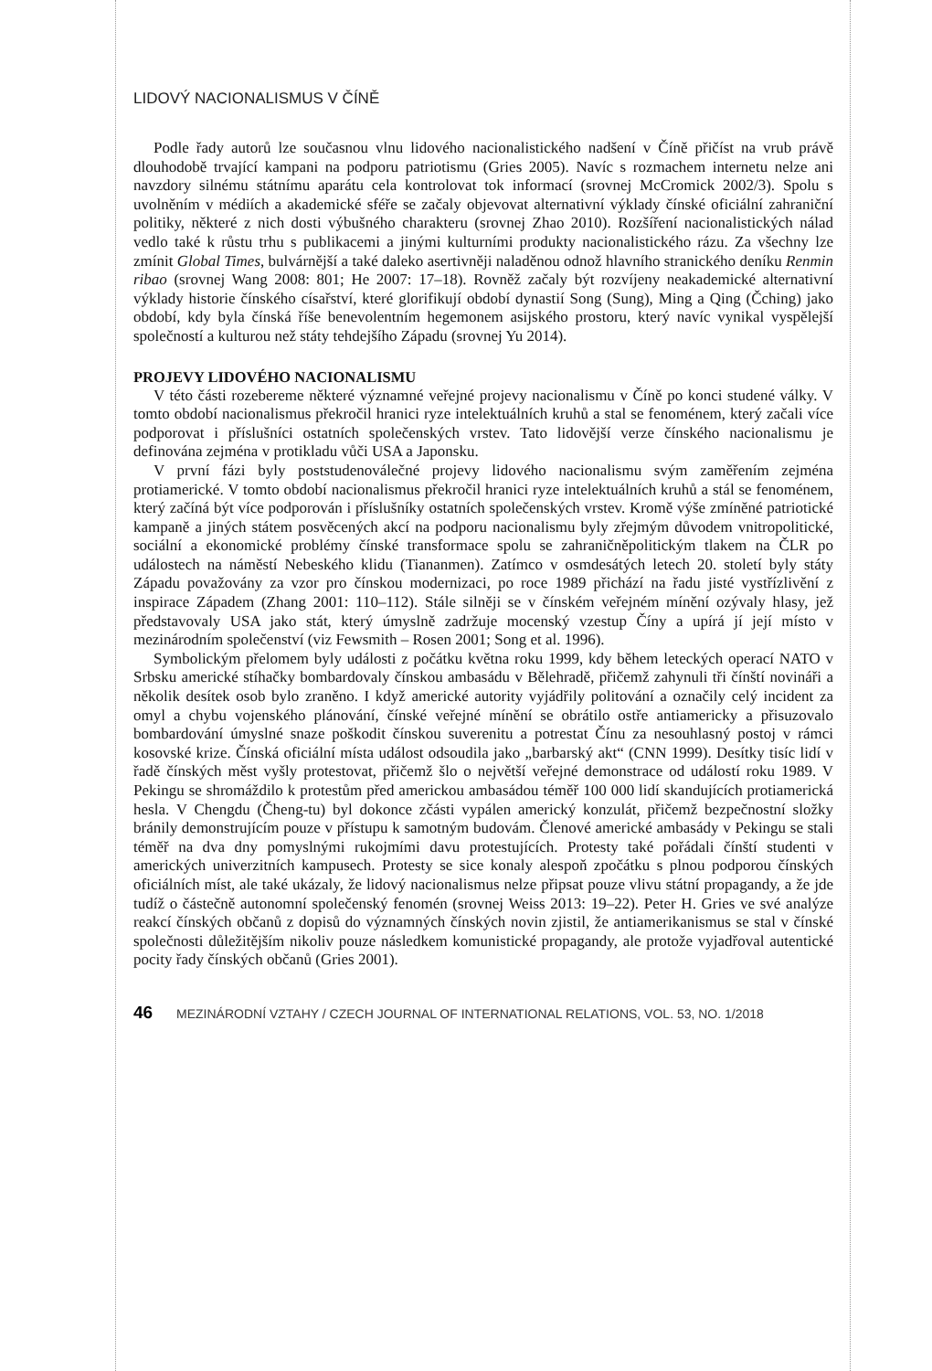LIDOVÝ NACIONALISMUS V ČÍNĚ
Podle řady autorů lze současnou vlnu lidového nacionalistického nadšení v Číně přičíst na vrub právě dlouhodobě trvající kampani na podporu patriotismu (Gries 2005). Navíc s rozmachem internetu nelze ani navzdory silnému státnímu aparátu cela kontrolovat tok informací (srovnej McCromick 2002/3). Spolu s uvolněním v médiích a akademické sféře se začaly objevovat alternativní výklady čínské oficiální zahraniční politiky, některé z nich dosti výbušného charakteru (srovnej Zhao 2010). Rozšíření nacionalistických nálad vedlo také k růstu trhu s publikacemi a jinými kulturními produkty nacionalistického rázu. Za všechny lze zmínit Global Times, bulvárnější a také daleko asertivněji naladěnou odnož hlavního stranického deníku Renmin ribao (srovnej Wang 2008: 801; He 2007: 17–18). Rovněž začaly být rozvíjeny neakademické alternativní výklady historie čínského císařství, které glorifikují období dynastií Song (Sung), Ming a Qing (Čching) jako období, kdy byla čínská říše benevolentním hegemonem asijského prostoru, který navíc vynikal vyspělejší společností a kulturou než státy tehdejšího Západu (srovnej Yu 2014).
PROJEVY LIDOVÉHO NACIONALISMU
V této části rozebereme některé významné veřejné projevy nacionalismu v Číně po konci studené války. V tomto období nacionalismus překročil hranici ryze intelektuálních kruhů a stal se fenoménem, který začali více podporovat i příslušníci ostatních společenských vrstev. Tato lidovější verze čínského nacionalismu je definována zejména v protikladu vůči USA a Japonsku.
V první fázi byly poststudenoválečné projevy lidového nacionalismu svým zaměřením zejména protiamerické. V tomto období nacionalismus překročil hranici ryze intelektuálních kruhů a stál se fenoménem, který začíná být více podporován i příslušníky ostatních společenských vrstev. Kromě výše zmíněné patriotické kampaně a jiných státem posvěcených akcí na podporu nacionalismu byly zřejmým důvodem vnitropolitické, sociální a ekonomické problémy čínské transformace spolu se zahraničněpolitickým tlakem na ČLR po událostech na náměstí Nebeského klidu (Tiananmen). Zatímco v osmdesátých letech 20. století byly státy Západu považovány za vzor pro čínskou modernizaci, po roce 1989 přichází na řadu jisté vystřízlivění z inspirace Západem (Zhang 2001: 110–112). Stále silněji se v čínském veřejném mínění ozývaly hlasy, jež představovaly USA jako stát, který úmyslně zadržuje mocenský vzestup Číny a upírá jí její místo v mezinárodním společenství (viz Fewsmith – Rosen 2001; Song et al. 1996).
Symbolickým přelomem byly události z počátku května roku 1999, kdy během leteckých operací NATO v Srbsku americké stíhačky bombardovaly čínskou ambasádu v Bělehradě, přičemž zahynuli tři čínští novináři a několik desítek osob bylo zraněno. I když americké autority vyjádřily politování a označily celý incident za omyl a chybu vojenského plánování, čínské veřejné mínění se obrátilo ostře antiamericky a přisuzovalo bombardování úmyslné snaze poškodit čínskou suverenitu a potrestat Čínu za nesouhlasný postoj v rámci kosovské krize. Čínská oficiální místa událost odsoudila jako „barbarský akt“ (CNN 1999). Desítky tisíc lidí v řadě čínských měst vyšly protestovat, přičemž šlo o největší veřejné demonstrace od událostí roku 1989. V Pekingu se shromáždilo k protestům před americkou ambasádou téměř 100 000 lidí skandujících protiamerická hesla. V Chengdu (Čheng-tu) byl dokonce zčásti vypálen americký konzulát, přičemž bezpečnostní složky bránily demonstrujícím pouze v přístupu k samotným budovám. Členové americké ambasády v Pekingu se stali téměř na dva dny pomyslnými rukojmími davu protestujících. Protesty také pořádali čínští studenti v amerických univerzitních kampusech. Protesty se sice konaly alespoň zpočátku s plnou podporou čínských oficiálních míst, ale také ukázaly, že lidový nacionalismus nelze připsat pouze vlivu státní propagandy, a že jde tudíž o částečně autonomní společenský fenomén (srovnej Weiss 2013: 19–22). Peter H. Gries ve své analýze reakcí čínských občanů z dopisů do významných čínských novin zjistil, že antiamerikanismus se stal v čínské společnosti důležitějším nikoliv pouze následkem komunistické propagandy, ale protože vyjadřoval autentické pocity řady čínských občanů (Gries 2001).
46 MEZINÁRODNÍ VZTAHY / CZECH JOURNAL OF INTERNATIONAL RELATIONS, VOL. 53, NO. 1/2018